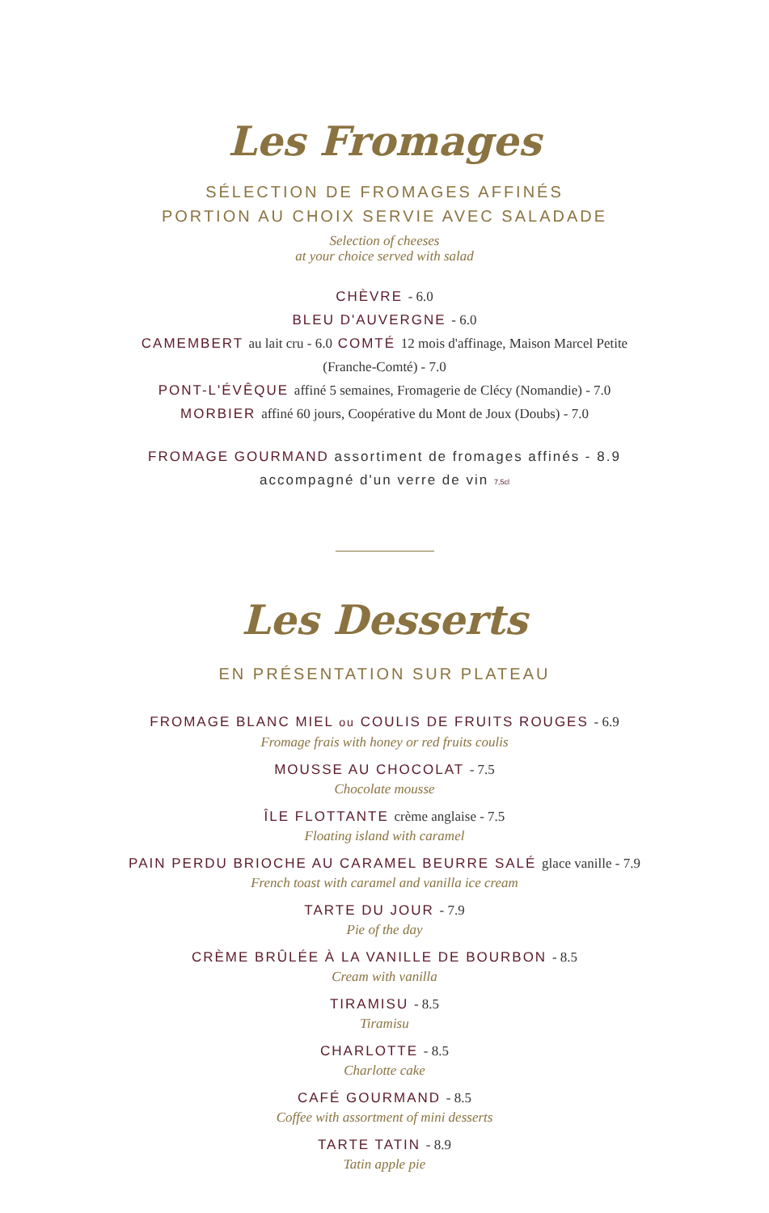Les Fromages
SÉLECTION DE FROMAGES AFFINÉS
PORTION AU CHOIX SERVIE AVEC SALADADE
Selection of cheeses
at your choice served with salad
CHÈVRE - 6.0
BLEU D'AUVERGNE - 6.0
CAMEMBERT au lait cru - 6.0 COMTÉ 12 mois d'affinage, Maison Marcel Petite
(Franche-Comté) - 7.0
PONT-L'ÉVÊQUE affiné 5 semaines, Fromagerie de Clécy (Nomandie) - 7.0
MORBIER affiné 60 jours, Coopérative du Mont de Joux (Doubs) - 7.0
FROMAGE GOURMAND assortiment de fromages affinés - 8.9
accompagné d'un verre de vin 7,5cl
Les Desserts
EN PRÉSENTATION SUR PLATEAU
FROMAGE BLANC MIEL ou COULIS DE FRUITS ROUGES - 6.9
Fromage frais with honey or red fruits coulis
MOUSSE AU CHOCOLAT - 7.5
Chocolate mousse
ÎLE FLOTTANTE crème anglaise - 7.5
Floating island with caramel
PAIN PERDU BRIOCHE AU CARAMEL BEURRE SALÉ glace vanille - 7.9
French toast with caramel and vanilla ice cream
TARTE DU JOUR - 7.9
Pie of the day
CRÈME BRÛLÉE À LA VANILLE DE BOURBON - 8.5
Cream with vanilla
TIRAMISU - 8.5
Tiramisu
CHARLOTTE - 8.5
Charlotte cake
CAFÉ GOURMAND - 8.5
Coffee with assortment of mini desserts
TARTE TATIN - 8.9
Tatin apple pie